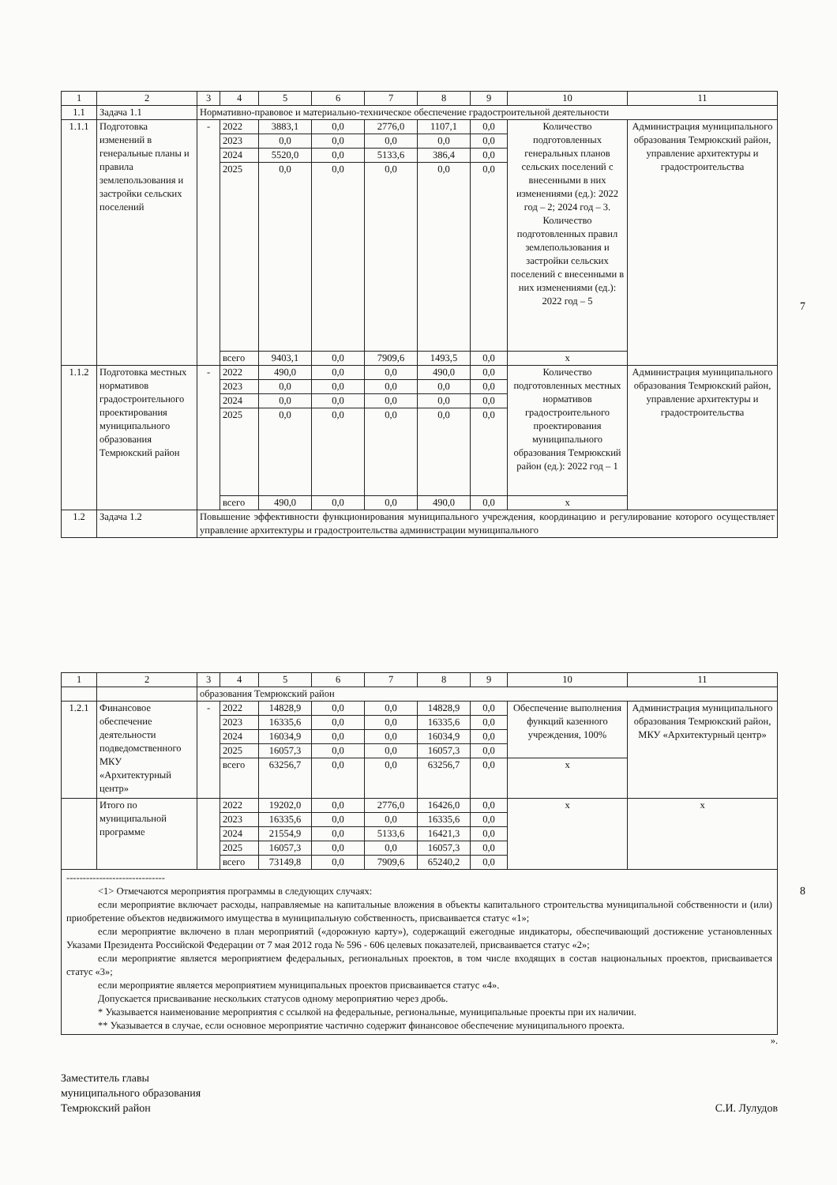7
| 1 | 2 | 3 | 4 | 5 | 6 | 7 | 8 | 9 | 10 | 11 |
| 1.1 | Задача 1.1 | Нормативно-правовое и материально-техническое обеспечение градостроительной деятельности | | | | | | | | |
| 1.1.1 | Подготовка изменений в генеральные планы и правила землепользования и застройки сельских поселений | - | 2022 | 3883,1 | 0,0 | 2776,0 | 1107,1 | 0,0 | Количество подготовленных генеральных планов сельских поселений с внесенными в них изменениями (ед.): 2022 год – 2; 2024 год – 3. Количество подготовленных правил землепользования и застройки сельских поселений с внесенными в них изменениями (ед.): 2022 год – 5 | Администрация муниципального образования Темрюкский район, управление архитектуры и градостроительства |
| | | | 2023 | 0,0 | 0,0 | 0,0 | 0,0 | 0,0 | | |
| | | | 2024 | 5520,0 | 0,0 | 5133,6 | 386,4 | 0,0 | | |
| | | | 2025 | 0,0 | 0,0 | 0,0 | 0,0 | 0,0 | | |
| | | | всего | 9403,1 | 0,0 | 7909,6 | 1493,5 | 0,0 | х | |
| 1.1.2 | Подготовка местных нормативов градостроительного проектирования муниципального образования Темрюкский район | - | 2022 | 490,0 | 0,0 | 0,0 | 490,0 | 0,0 | Количество подготовленных местных нормативов градостроительного проектирования муниципального образования Темрюкский район (ед.): 2022 год – 1 | Администрация муниципального образования Темрюкский район, управление архитектуры и градостроительства |
| | | | 2023 | 0,0 | 0,0 | 0,0 | 0,0 | 0,0 | | |
| | | | 2024 | 0,0 | 0,0 | 0,0 | 0,0 | 0,0 | | |
| | | | 2025 | 0,0 | 0,0 | 0,0 | 0,0 | 0,0 | | |
| | | | всего | 490,0 | 0,0 | 0,0 | 490,0 | 0,0 | х | |
| 1.2 | Задача 1.2 | Повышение эффективности функционирования муниципального учреждения, координацию и регулирование которого осуществляет управление архитектуры и градостроительства администрации муниципального | | | | | | | | |
8
| 1 | 2 | 3 | 4 | 5 | 6 | 7 | 8 | 9 | 10 | 11 |
| | | образования Темрюкский район | | | | | | | | |
| 1.2.1 | Финансовое обеспечение деятельности подведомственного МКУ «Архитектурный центр» | - | 2022 | 14828,9 | 0,0 | 0,0 | 14828,9 | 0,0 | Обеспечение выполнения функций казенного учреждения, 100% | Администрация муниципального образования Темрюкский район, МКУ «Архитектурный центр» |
| | | | 2023 | 16335,6 | 0,0 | 0,0 | 16335,6 | 0,0 | | |
| | | | 2024 | 16034,9 | 0,0 | 0,0 | 16034,9 | 0,0 | | |
| | | | 2025 | 16057,3 | 0,0 | 0,0 | 16057,3 | 0,0 | | |
| | | | всего | 63256,7 | 0,0 | 0,0 | 63256,7 | 0,0 | х | |
| | Итого по муниципальной программе | | 2022 | 19202,0 | 0,0 | 2776,0 | 16426,0 | 0,0 | х | х |
| | | | 2023 | 16335,6 | 0,0 | 0,0 | 16335,6 | 0,0 | | |
| | | | 2024 | 21554,9 | 0,0 | 5133,6 | 16421,3 | 0,0 | | |
| | | | 2025 | 16057,3 | 0,0 | 0,0 | 16057,3 | 0,0 | | |
| | | | всего | 73149,8 | 0,0 | 7909,6 | 65240,2 | 0,0 | | |
| ------------------------------ <1> Отмечаются мероприятия программы в следующих случаях: если мероприятие включает расходы, направляемые на капитальные вложения в объекты капитального строительства муниципальной собственности и (или) приобретение объектов недвижимого имущества в муниципальную собственность, присваивается статус «1»; если мероприятие включено в план мероприятий («дорожную карту»), содержащий ежегодные индикаторы, обеспечивающий достижение установленных Указами Президента Российской Федерации от 7 мая 2012 года № 596 - 606 целевых показателей, присваивается статус «2»; если мероприятие является мероприятием федеральных, региональных проектов, в том числе входящих в состав национальных проектов, присваивается статус «3»; если мероприятие является мероприятием муниципальных проектов присваивается статус «4». Допускается присваивание нескольких статусов одному мероприятию через дробь. * Указывается наименование мероприятия с ссылкой на федеральные, региональные, муниципальные проекты при их наличии. ** Указывается в случае, если основное мероприятие частично содержит финансовое обеспечение муниципального проекта. | | | | | | | | | | |
».
Заместитель главы
муниципального образования
Темрюкский район
С.И. Лулудов